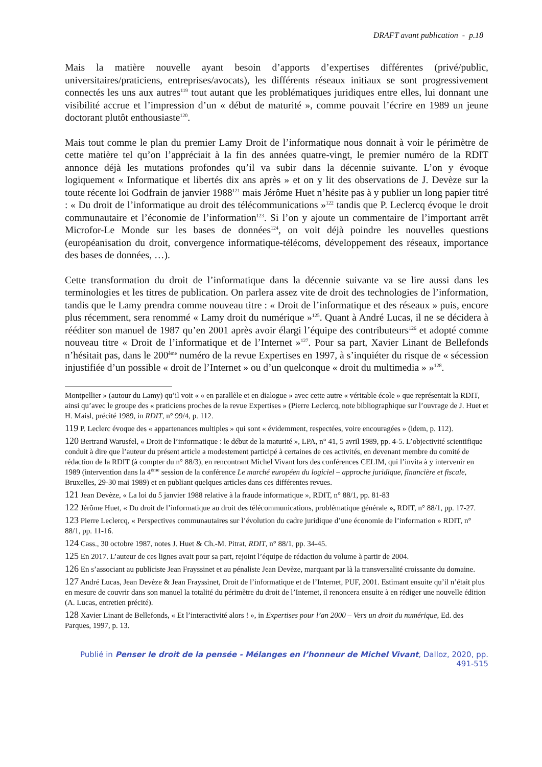DRAFT avant publication - p.18
Mais la matière nouvelle ayant besoin d’apports d’expertises différentes (privé/public, universitaires/praticiens, entreprises/avocats), les différents réseaux initiaux se sont progressivement connectés les uns aux autres<sup>119</sup> tout autant que les problématiques juridiques entre elles, lui donnant une visibilité accrue et l’impression d’un « début de maturité », comme pouvait l’écrire en 1989 un jeune doctorant plutôt enthousiaste<sup>120</sup>.
Mais tout comme le plan du premier Lamy Droit de l’informatique nous donnait à voir le périmètre de cette matière tel qu’on l’appréciait à la fin des années quatre-vingt, le premier numéro de la RDIT annonce déjà les mutations profondes qu’il va subir dans la décennie suivante. L’on y évoque logiquement « Informatique et libertés dix ans après » et on y lit des observations de J. Devèze sur la toute récente loi Godfrain de janvier 1988<sup>121</sup> mais Jérôme Huet n’hésite pas à y publier un long papier titré : « Du droit de l’informatique au droit des télécommunications »<sup>122</sup> tandis que P. Leclercq évoque le droit communautaire et l’économie de l’information<sup>123</sup>. Si l’on y ajoute un commentaire de l’important arrêt Microfor-Le Monde sur les bases de données<sup>124</sup>, on voit déjà poindre les nouvelles questions (européanisation du droit, convergence informatique-télécoms, développement des réseaux, importance des bases de données, …).
Cette transformation du droit de l’informatique dans la décennie suivante va se lire aussi dans les terminologies et les titres de publication. On parlera assez vite de droit des technologies de l’information, tandis que le Lamy prendra comme nouveau titre : « Droit de l’informatique et des réseaux » puis, encore plus récemment, sera renommé « Lamy droit du numérique »<sup>125</sup>. Quant à André Lucas, il ne se décidera à rééditer son manuel de 1987 qu’en 2001 après avoir élargi l’équipe des contributeurs<sup>126</sup> et adopté comme nouveau titre « Droit de l’informatique et de l’Internet »<sup>127</sup>. Pour sa part, Xavier Linant de Bellefonds n’hésitait pas, dans le 200<sup>ème</sup> numéro de la revue Expertises en 1997, à s’inquiéter du risque de « sécession injustifiée d’un possible « droit de l’Internet » ou d’un quelconque « droit du multimedia » »<sup>128</sup>.
Montpellier » (autour du Lamy) qu’il voit « « en parallèle et en dialogue » avec cette autre « véritable école » que représentait la RDIT, ainsi qu’avec le groupe des « praticiens proches de la revue Expertises » (Pierre Leclercq, note bibliographique sur l’ouvrage de J. Huet et H. Maisl, précité 1989, in RDIT, n° 99/4, p. 112.
119 P. Leclerc évoque des « appartenances multiples » qui sont « évidemment, respectées, voire encouragées » (idem, p. 112).
120 Bertrand Warusfel, « Droit de l’informatique : le début de la maturité », LPA, n° 41, 5 avril 1989, pp. 4-5. L’objectivité scientifique conduit à dire que l’auteur du présent article a modestement participé à certaines de ces activités, en devenant membre du comité de rédaction de la RDIT (à compter du n° 88/3), en rencontrant Michel Vivant lors des conférences CELIM, qui l’invita à y intervenir en 1989 (intervention dans la 4<sup>ème</sup> session de la conférence Le marché européen du logiciel – approche juridique, financière et fiscale, Bruxelles, 29-30 mai 1989) et en publiant quelques articles dans ces différentes revues.
121 Jean Devèze, « La loi du 5 janvier 1988 relative à la fraude informatique », RDIT, n° 88/1, pp. 81-83
122 Jérôme Huet, « Du droit de l’informatique au droit des télécommunications, problématique générale », RDIT, n° 88/1, pp. 17-27.
123 Pierre Leclercq, « Perspectives communautaires sur l’évolution du cadre juridique d’une économie de l’information » RDIT, n° 88/1, pp. 11-16.
124 Cass., 30 octobre 1987, notes J. Huet & Ch.-M. Pitrat, RDIT, n° 88/1, pp. 34-45.
125 En 2017. L’auteur de ces lignes avait pour sa part, rejoint l’équipe de rédaction du volume à partir de 2004.
126 En s’associant au publiciste Jean Frayssinet et au pénaliste Jean Devèze, marquant par là la transversalité croissante du domaine.
127 André Lucas, Jean Devèze & Jean Frayssinet, Droit de l’informatique et de l’Internet, PUF, 2001. Estimant ensuite qu’il n’était plus en mesure de couvrir dans son manuel la totalité du périmètre du droit de l’Internet, il renoncera ensuite à en rédiger une nouvelle édition (A. Lucas, entretien précité).
128 Xavier Linant de Bellefonds, « Et l’interactivité alors ! », in Expertises pour l’an 2000 – Vers un droit du numérique, Ed. des Parques, 1997, p. 13.
Publié in Penser le droit de la pensée - Mélanges en l’honneur de Michel Vivant, Dalloz, 2020, pp. 491-515